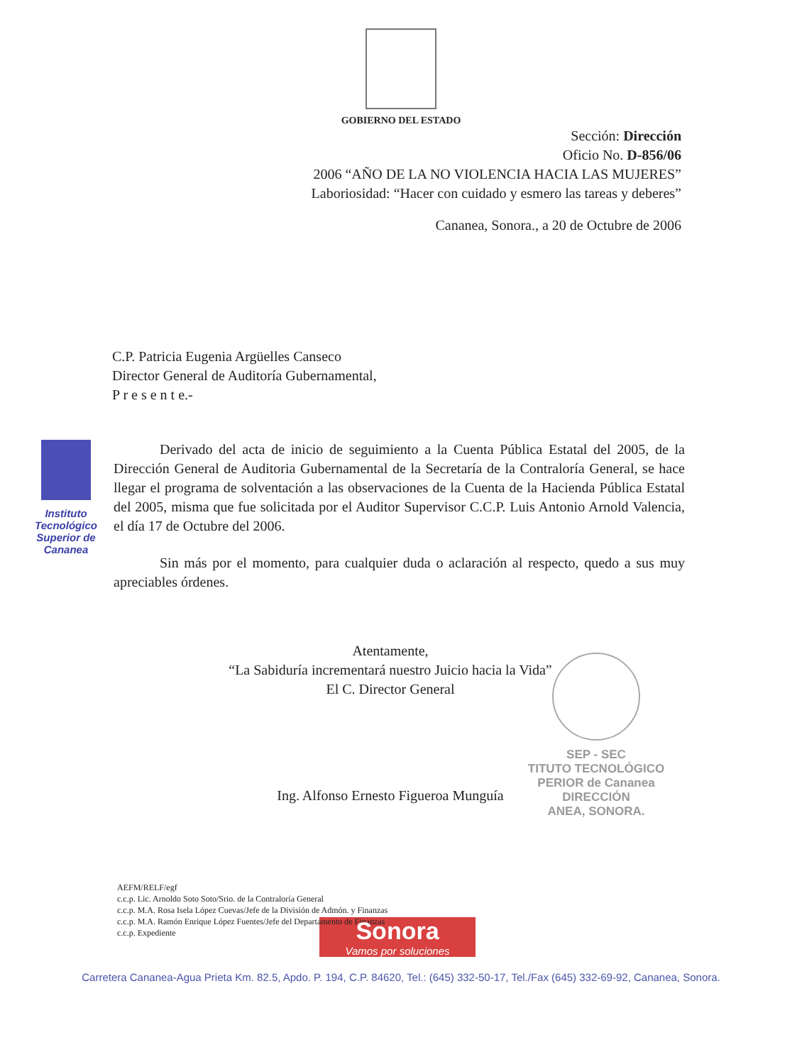GOBIERNO DEL ESTADO
Sección: Dirección
Oficio No. D-856/06
2006 “AÑO DE LA NO VIOLENCIA HACIA LAS MUJERES”
Laboriosidad: “Hacer con cuidado y esmero las tareas y deberes”
Cananea, Sonora., a 20 de Octubre de 2006
C.P. Patricia Eugenia Argüelles Canseco
Director General de Auditoría Gubernamental,
P r e s e n t e.-
Instituto Tecnológico Superior de Cananea
Derivado del acta de inicio de seguimiento a la Cuenta Pública Estatal del 2005, de la Dirección General de Auditoria Gubernamental de la Secretaría de la Contraloría General, se hace llegar el programa de solventación a las observaciones de la Cuenta de la Hacienda Pública Estatal del 2005, misma que fue solicitada por el Auditor Supervisor C.C.P. Luis Antonio Arnold Valencia, el día 17 de Octubre del 2006.
Sin más por el momento, para cualquier duda o aclaración al respecto, quedo a sus muy apreciables órdenes.
Atentamente,
“La Sabiduría incrementará nuestro Juicio hacia la Vida”
El C. Director General
SEP - SEC
TITUTO TECNOLÓGICO
PERIOR de Cananea
DIRECCIÓN
ANEA, SONORA.
Ing. Alfonso Ernesto Figueroa Munguía
AEFM/RELF/egf
c.c.p. Lic. Arnoldo Soto Soto/Srio. de la Contraloría General
c.c.p. M.A. Rosa Isela López Cuevas/Jefe de la División de Admón. y Finanzas
c.c.p. M.A. Ramón Enrique López Fuentes/Jefe del Departamento de Finanzas
c.c.p. Expediente
Sonora
Vamos por soluciones
Carretera Cananea-Agua Prieta Km. 82.5, Apdo. P. 194, C.P. 84620, Tel.: (645) 332-50-17, Tel./Fax (645) 332-69-92, Cananea, Sonora.